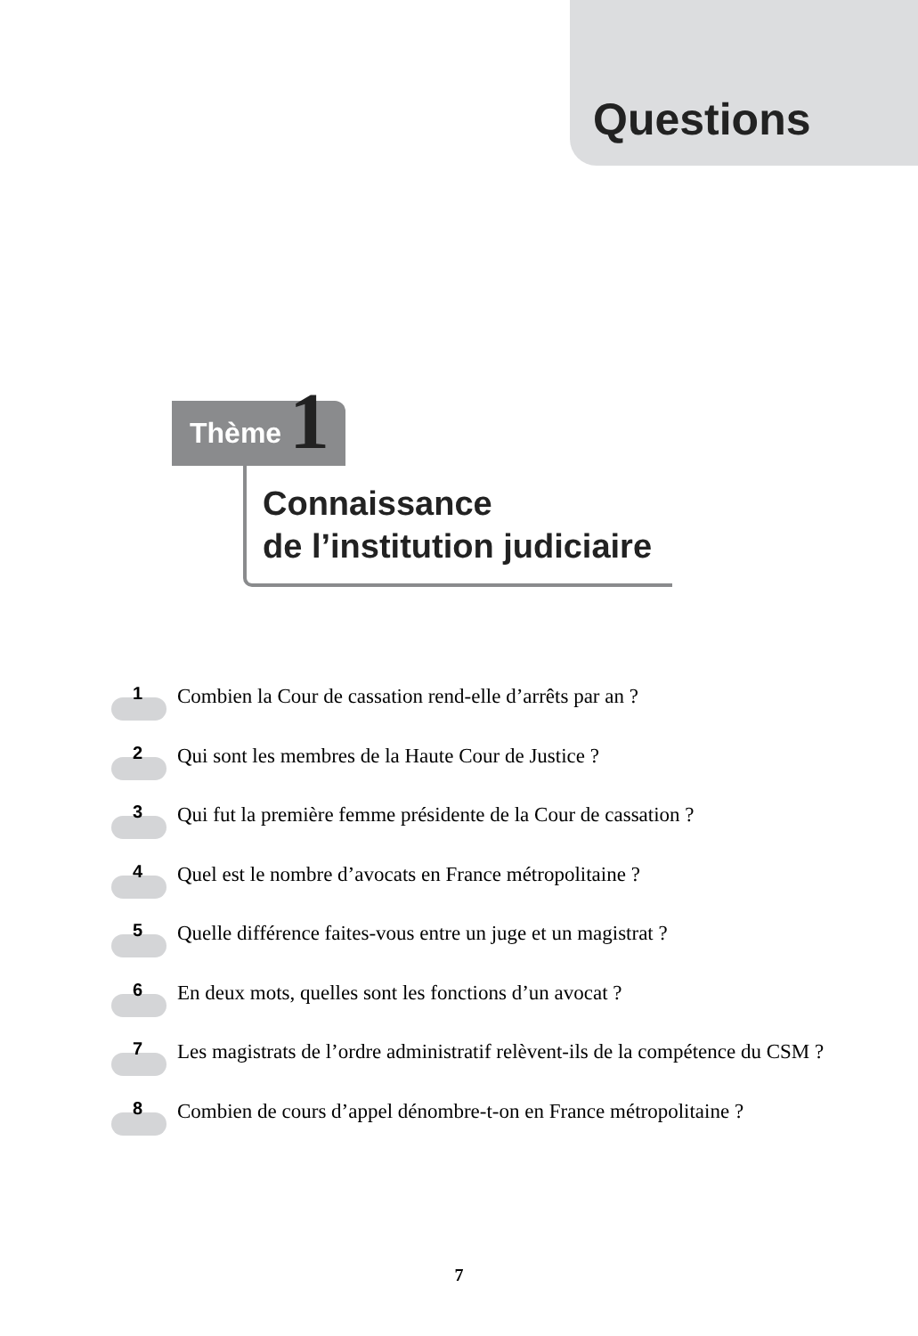Questions
Thème 1
Connaissance
de l’institution judiciaire
1
Combien la Cour de cassation rend-elle d’arrêts par an ?
2
Qui sont les membres de la Haute Cour de Justice ?
3
Qui fut la première femme présidente de la Cour de cassation ?
4
Quel est le nombre d’avocats en France métropolitaine ?
5
Quelle différence faites-vous entre un juge et un magistrat ?
6
En deux mots, quelles sont les fonctions d’un avocat ?
7
Les magistrats de l’ordre administratif relèvent-ils de la compétence du CSM ?
8
Combien de cours d’appel dénombre-t-on en France métropolitaine ?
7